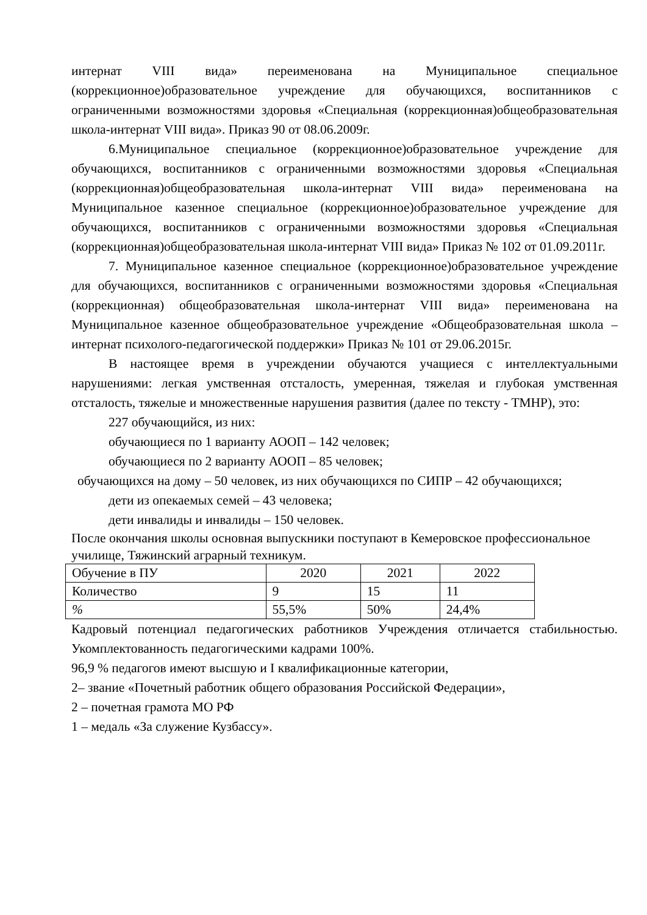интернат VIII вида» переименована на Муниципальное специальное (коррекционное)образовательное учреждение для обучающихся, воспитанников с ограниченными возможностями здоровья «Специальная (коррекционная)общеобразовательная школа-интернат VIII вида». Приказ 90 от 08.06.2009г.
6.Муниципальное специальное (коррекционное)образовательное учреждение для обучающихся, воспитанников с ограниченными возможностями здоровья «Специальная (коррекционная)общеобразовательная школа-интернат VIII вида» переименована на Муниципальное казенное специальное (коррекционное)образовательное учреждение для обучающихся, воспитанников с ограниченными возможностями здоровья «Специальная (коррекционная)общеобразовательная школа-интернат VIII вида» Приказ № 102 от 01.09.2011г.
7. Муниципальное казенное специальное (коррекционное)образовательное учреждение для обучающихся, воспитанников с ограниченными возможностями здоровья «Специальная (коррекционная) общеобразовательная школа-интернат VIII вида» переименована на Муниципальное казенное общеобразовательное учреждение «Общеобразовательная школа – интернат психолого-педагогической поддержки» Приказ № 101 от 29.06.2015г.
В настоящее время в учреждении обучаются учащиеся с интеллектуальными нарушениями: легкая умственная отсталость, умеренная, тяжелая и глубокая умственная отсталость, тяжелые и множественные нарушения развития (далее по тексту - ТМНР), это:
227 обучающийся, из них:
обучающиеся по 1 варианту АООП – 142 человек;
обучающиеся по 2 варианту АООП – 85 человек;
обучающихся на дому – 50 человек, из них обучающихся по СИПР – 42 обучающихся;
дети из опекаемых семей – 43 человека;
дети инвалиды и инвалиды – 150 человек.
После окончания школы основная выпускники поступают в Кемеровское профессиональное училище, Тяжинский аграрный техникум.
| Обучение в ПУ | 2020 | 2021 | 2022 |
| Количество | 9 | 15 | 11 |
| % | 55,5% | 50% | 24,4% |
Кадровый потенциал педагогических работников Учреждения отличается стабильностью. Укомплектованность педагогическими кадрами 100%.
96,9 % педагогов имеют высшую и I квалификационные категории,
2– звание «Почетный работник общего образования Российской Федерации»,
2 – почетная грамота МО РФ
1 – медаль «За служение Кузбассу».